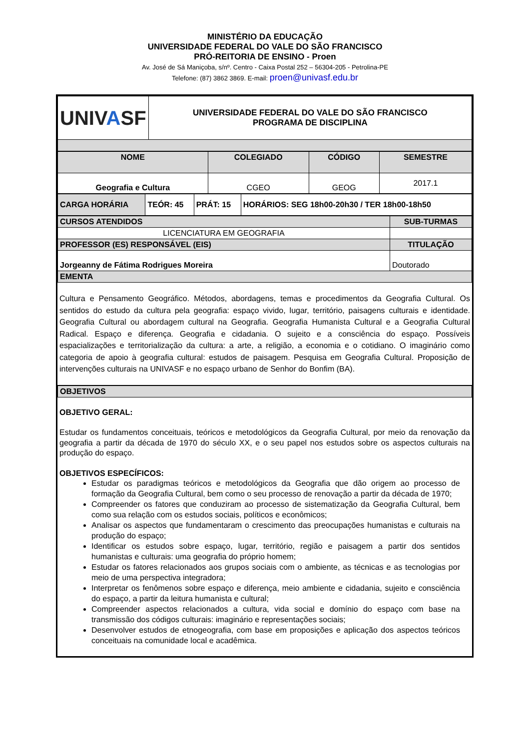MINISTÉRIO DA EDUCAÇÃO
UNIVERSIDADE FEDERAL DO VALE DO SÃO FRANCISCO
PRÓ-REITORIA DE ENSINO - Proen
Av. José de Sá Maniçoba, s/nº. Centro - Caixa Postal 252 – 56304-205 - Petrolina-PE
Telefone: (87) 3862 3869. E-mail: proen@univasf.edu.br
| UNIV A SF | UNIVERSIDADE FEDERAL DO VALE DO SÃO FRANCISCO PROGRAMA DE DISCIPLINA |
| NOME | COLEGIADO | CÓDIGO | SEMESTRE |
| --- | --- | --- | --- |
| Geografia e Cultura | CGEO | GEOG | 2017.1 |
| CARGA HORÁRIA | TEÓR: 45 | PRÁT: 15 | HORÁRIOS: SEG 18h00-20h30 / TER 18h00-18h50 |
| CURSOS ATENDIDOS | SUB-TURMAS |
| LICENCIATURA EM GEOGRAFIA | |
| PROFESSOR (ES) RESPONSÁVEL (EIS) | TITULAÇÃO |
| Jorgeanny de Fátima Rodrigues Moreira | Doutorado |
| EMENTA | |
Cultura e Pensamento Geográfico. Métodos, abordagens, temas e procedimentos da Geografia Cultural. Os sentidos do estudo da cultura pela geografia: espaço vivido, lugar, território, paisagens culturais e identidade. Geografia Cultural ou abordagem cultural na Geografia. Geografia Humanista Cultural e a Geografia Cultural Radical. Espaço e diferença. Geografia e cidadania. O sujeito e a consciência do espaço. Possíveis espacializações e territorialização da cultura: a arte, a religião, a economia e o cotidiano. O imaginário como categoria de apoio à geografia cultural: estudos de paisagem. Pesquisa em Geografia Cultural. Proposição de intervenções culturais na UNIVASF e no espaço urbano de Senhor do Bonfim (BA).
| OBJETIVOS |
OBJETIVO GERAL:
Estudar os fundamentos conceituais, teóricos e metodológicos da Geografia Cultural, por meio da renovação da geografia a partir da década de 1970 do século XX, e o seu papel nos estudos sobre os aspectos culturais na produção do espaço.
OBJETIVOS ESPECÍFICOS:
Estudar os paradigmas teóricos e metodológicos da Geografia que dão origem ao processo de formação da Geografia Cultural, bem como o seu processo de renovação a partir da década de 1970;
Compreender os fatores que conduziram ao processo de sistematização da Geografia Cultural, bem como sua relação com os estudos sociais, políticos e econômicos;
Analisar os aspectos que fundamentaram o crescimento das preocupações humanistas e culturais na produção do espaço;
Identificar os estudos sobre espaço, lugar, território, região e paisagem a partir dos sentidos humanistas e culturais: uma geografia do próprio homem;
Estudar os fatores relacionados aos grupos sociais com o ambiente, as técnicas e as tecnologias por meio de uma perspectiva integradora;
Interpretar os fenômenos sobre espaço e diferença, meio ambiente e cidadania, sujeito e consciência do espaço, a partir da leitura humanista e cultural;
Compreender aspectos relacionados a cultura, vida social e domínio do espaço com base na transmissão dos códigos culturais: imaginário e representações sociais;
Desenvolver estudos de etnogeografia, com base em proposições e aplicação dos aspectos teóricos conceituais na comunidade local e acadêmica.